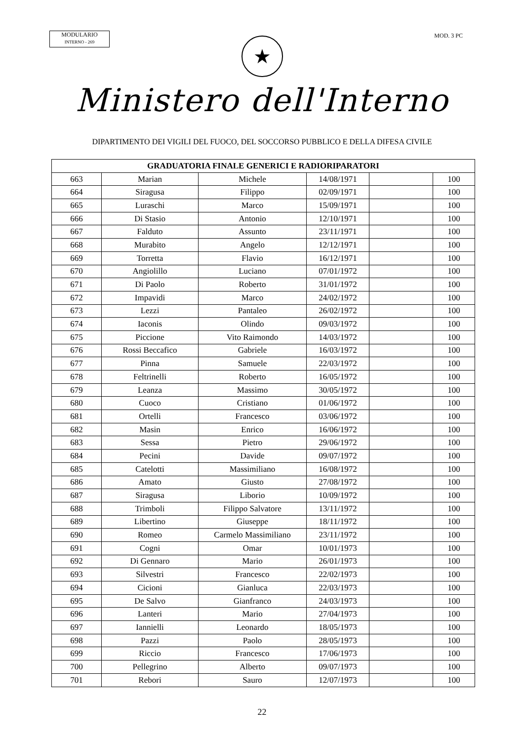MODULARIO
INTERNO - 269
MOD. 3 PC
★
Ministero dell'Interno
DIPARTIMENTO DEI VIGILI DEL FUOCO, DEL SOCCORSO PUBBLICO E DELLA DIFESA CIVILE
| GRADUATORIA FINALE GENERICI E RADIORIPARATORI | | | | | |
| --- | --- | --- | --- | --- | --- |
| 663 | Marian | Michele | 14/08/1971 | | 100 |
| 664 | Siragusa | Filippo | 02/09/1971 | | 100 |
| 665 | Luraschi | Marco | 15/09/1971 | | 100 |
| 666 | Di Stasio | Antonio | 12/10/1971 | | 100 |
| 667 | Falduto | Assunto | 23/11/1971 | | 100 |
| 668 | Murabito | Angelo | 12/12/1971 | | 100 |
| 669 | Torretta | Flavio | 16/12/1971 | | 100 |
| 670 | Angiolillo | Luciano | 07/01/1972 | | 100 |
| 671 | Di Paolo | Roberto | 31/01/1972 | | 100 |
| 672 | Impavidi | Marco | 24/02/1972 | | 100 |
| 673 | Lezzi | Pantaleo | 26/02/1972 | | 100 |
| 674 | Iaconis | Olindo | 09/03/1972 | | 100 |
| 675 | Piccione | Vito Raimondo | 14/03/1972 | | 100 |
| 676 | Rossi Beccafico | Gabriele | 16/03/1972 | | 100 |
| 677 | Pinna | Samuele | 22/03/1972 | | 100 |
| 678 | Feltrinelli | Roberto | 16/05/1972 | | 100 |
| 679 | Leanza | Massimo | 30/05/1972 | | 100 |
| 680 | Cuoco | Cristiano | 01/06/1972 | | 100 |
| 681 | Ortelli | Francesco | 03/06/1972 | | 100 |
| 682 | Masin | Enrico | 16/06/1972 | | 100 |
| 683 | Sessa | Pietro | 29/06/1972 | | 100 |
| 684 | Pecini | Davide | 09/07/1972 | | 100 |
| 685 | Catelotti | Massimiliano | 16/08/1972 | | 100 |
| 686 | Amato | Giusto | 27/08/1972 | | 100 |
| 687 | Siragusa | Liborio | 10/09/1972 | | 100 |
| 688 | Trimboli | Filippo Salvatore | 13/11/1972 | | 100 |
| 689 | Libertino | Giuseppe | 18/11/1972 | | 100 |
| 690 | Romeo | Carmelo Massimiliano | 23/11/1972 | | 100 |
| 691 | Cogni | Omar | 10/01/1973 | | 100 |
| 692 | Di Gennaro | Mario | 26/01/1973 | | 100 |
| 693 | Silvestri | Francesco | 22/02/1973 | | 100 |
| 694 | Cicioni | Gianluca | 22/03/1973 | | 100 |
| 695 | De Salvo | Gianfranco | 24/03/1973 | | 100 |
| 696 | Lanteri | Mario | 27/04/1973 | | 100 |
| 697 | Iannielli | Leonardo | 18/05/1973 | | 100 |
| 698 | Pazzi | Paolo | 28/05/1973 | | 100 |
| 699 | Riccio | Francesco | 17/06/1973 | | 100 |
| 700 | Pellegrino | Alberto | 09/07/1973 | | 100 |
| 701 | Rebori | Sauro | 12/07/1973 | | 100 |
22